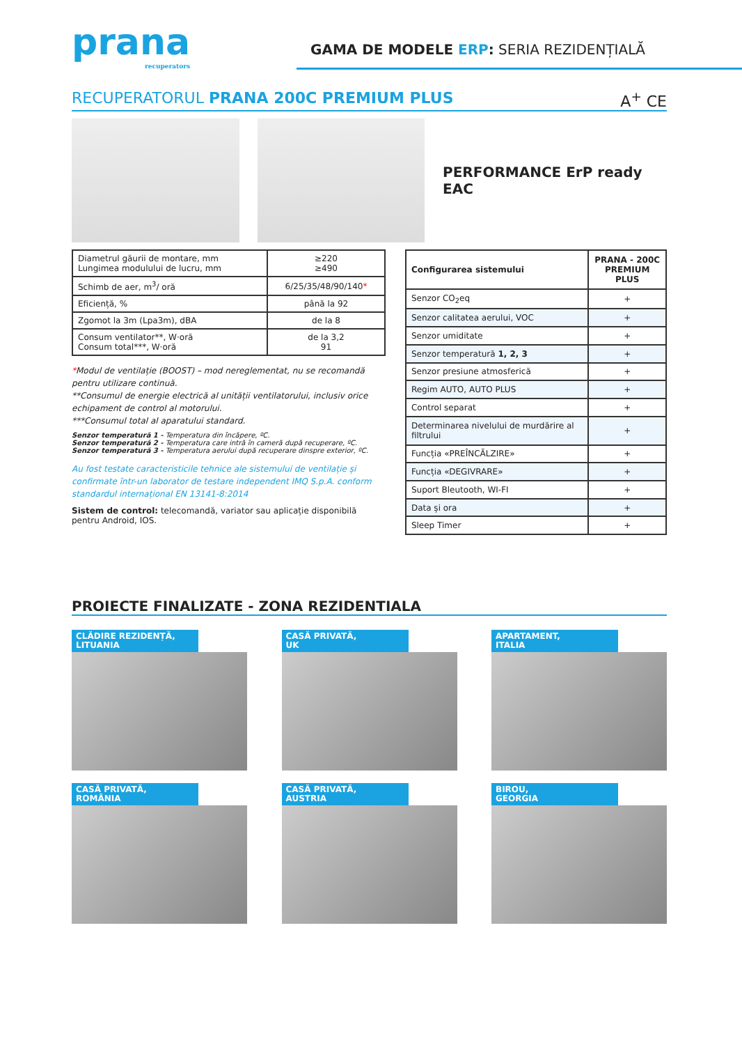prana
recuperators
GAMA DE MODELE ERP: SERIA REZIDENȚIALĂ
RECUPERATORUL PRANA 200C PREMIUM PLUS A<sup>+</sup> CE
PERFORMANCE ErP ready EAC
| Diametrul găurii de montare, mm Lungimea modulului de lucru, mm | ≥220 ≥490 |
| Schimb de aer, m<sup>3</sup>/ oră | 6/25/35/48/90/140 * |
| Eficiență, % | până la 92 |
| Zgomot la 3m (Lpa3m), dBA | de la 8 |
| Consum ventilator**, W·oră Consum total***, W·oră | de la 3,2 91 |
*Modul de ventilație (BOOST) – mod nereglementat, nu se recomandă pentru utilizare continuă.
**Consumul de energie electrică al unității ventilatorului, inclusiv orice echipament de control al motorului.
***Consumul total al aparatului standard.
Senzor temperatură 1 - Temperatura din încăpere, ºC.
Senzor temperatură 2 - Temperatura care intră în cameră după recuperare, ºC.
Senzor temperatură 3 - Temperatura aerului după recuperare dinspre exterior, ºC.
Au fost testate caracteristicile tehnice ale sistemului de ventilație și confirmate într-un laborator de testare independent IMQ S.p.A. conform standardul internațional EN 13141-8:2014
Sistem de control: telecomandă, variator sau aplicație disponibilă pentru Android, IOS.
| Configurarea sistemului | PRANA - 200C PREMIUM PLUS |
| --- | --- |
| Senzor CO<sub>2</sub>eq | + |
| Senzor calitatea aerului, VOC | + |
| Senzor umiditate | + |
| Senzor temperatură 1, 2, 3 | + |
| Senzor presiune atmosferică | + |
| Regim AUTO, AUTO PLUS | + |
| Control separat | + |
| Determinarea nivelului de murdărire al filtrului | + |
| Funcția «PREÎNCĂLZIRE» | + |
| Funcția «DEGIVRARE» | + |
| Suport Bleutooth, WI-FI | + |
| Data și ora | + |
| Sleep Timer | + |
PROIECTE FINALIZATE - ZONA REZIDENTIALA
CLĂDIRE REZIDENȚĂ,
LITUANIA
CASĂ PRIVATĂ,
UK
APARTAMENT,
ITALIA
CASĂ PRIVATĂ,
ROMÂNIA
CASĂ PRIVATĂ,
AUSTRIA
BIROU,
GEORGIA